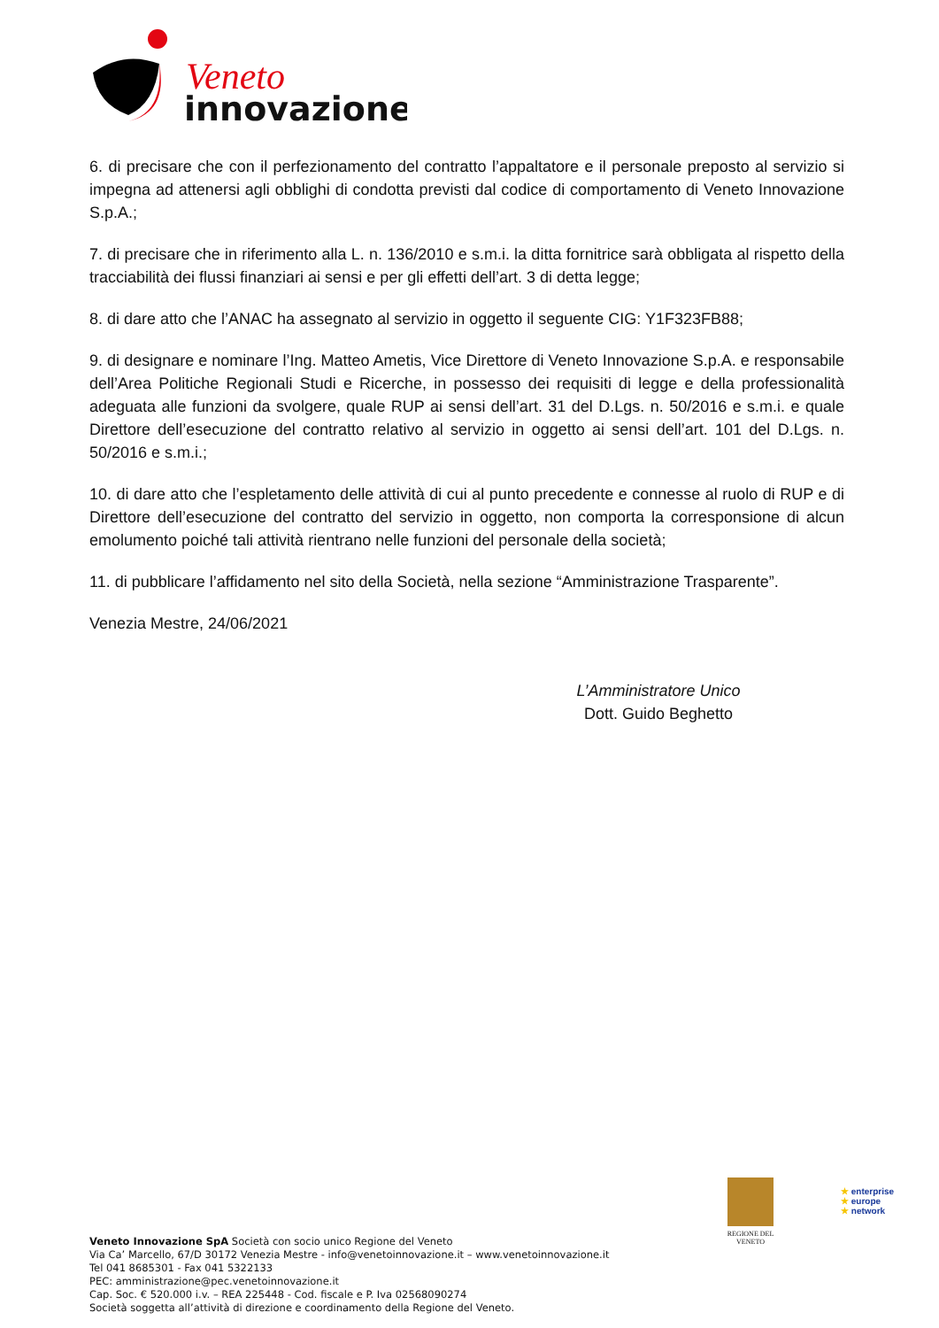Veneto
innovazione
6. di precisare che con il perfezionamento del contratto l’appaltatore e il personale preposto al servizio si impegna ad attenersi agli obblighi di condotta previsti dal codice di comportamento di Veneto Innovazione S.p.A.;
7. di precisare che in riferimento alla L. n. 136/2010 e s.m.i. la ditta fornitrice sarà obbligata al rispetto della tracciabilità dei flussi finanziari ai sensi e per gli effetti dell’art. 3 di detta legge;
8. di dare atto che l’ANAC ha assegnato al servizio in oggetto il seguente CIG: Y1F323FB88;
9. di designare e nominare l’Ing. Matteo Ametis, Vice Direttore di Veneto Innovazione S.p.A. e responsabile dell’Area Politiche Regionali Studi e Ricerche, in possesso dei requisiti di legge e della professionalità adeguata alle funzioni da svolgere, quale RUP ai sensi dell’art. 31 del D.Lgs. n. 50/2016 e s.m.i. e quale Direttore dell’esecuzione del contratto relativo al servizio in oggetto ai sensi dell’art. 101 del D.Lgs. n. 50/2016 e s.m.i.;
10. di dare atto che l’espletamento delle attività di cui al punto precedente e connesse al ruolo di RUP e di Direttore dell’esecuzione del contratto del servizio in oggetto, non comporta la corresponsione di alcun emolumento poiché tali attività rientrano nelle funzioni del personale della società;
11. di pubblicare l’affidamento nel sito della Società, nella sezione “Amministrazione Trasparente”.
Venezia Mestre, 24/06/2021
L’Amministratore Unico
Dott. Guido Beghetto
REGIONE DEL VENETO
★ enterprise
★ europe
★ network
Veneto Innovazione SpA Società con socio unico Regione del Veneto
Via Ca’ Marcello, 67/D 30172 Venezia Mestre - info@venetoinnovazione.it – www.venetoinnovazione.it
Tel 041 8685301 - Fax 041 5322133
PEC: amministrazione@pec.venetoinnovazione.it
Cap. Soc. € 520.000 i.v. – REA 225448 - Cod. fiscale e P. Iva 02568090274
Società soggetta all’attività di direzione e coordinamento della Regione del Veneto.